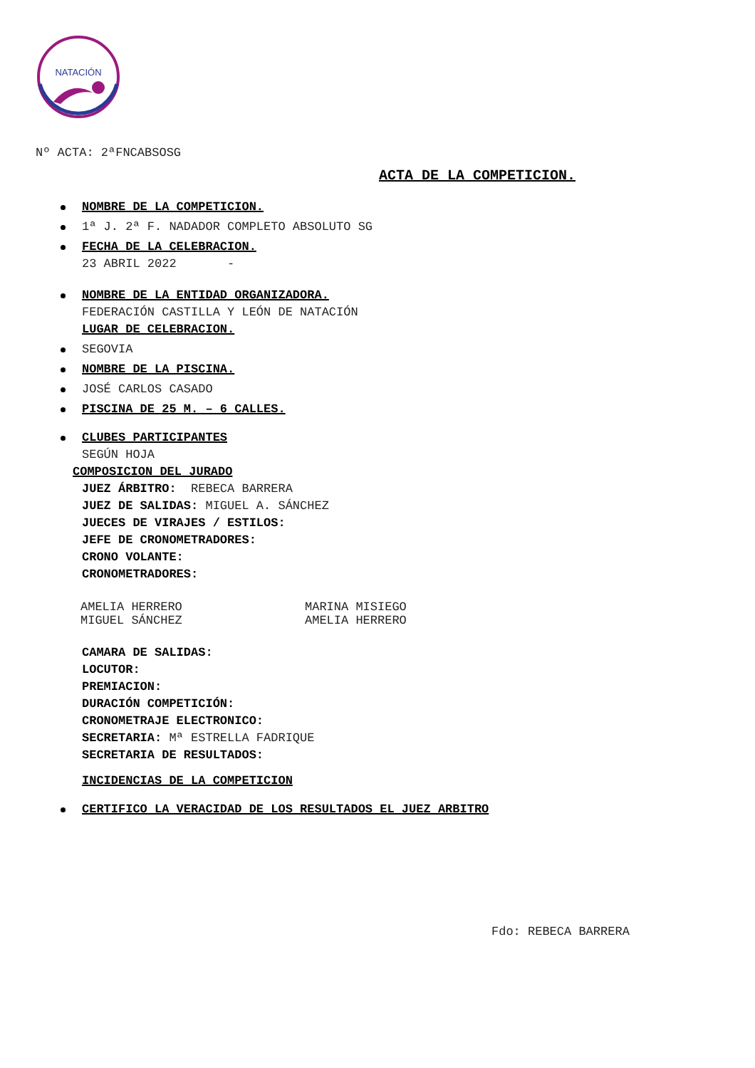NATACIÓN
Nº ACTA: 2ªFNCABSOSG
ACTA DE LA COMPETICION.
NOMBRE DE LA COMPETICION.
1ª J. 2ª F. NADADOR COMPLETO ABSOLUTO SG
FECHA DE LA CELEBRACION.
23 ABRIL 2022 -
NOMBRE DE LA ENTIDAD ORGANIZADORA.
FEDERACIÓN CASTILLA Y LEÓN DE NATACIÓN
LUGAR DE CELEBRACION.
SEGOVIA
NOMBRE DE LA PISCINA.
JOSÉ CARLOS CASADO
PISCINA DE 25 M. – 6 CALLES.
CLUBES PARTICIPANTES
SEGÚN HOJA
COMPOSICION DEL JURADO
JUEZ ÁRBITRO: REBECA BARRERA
JUEZ DE SALIDAS: MIGUEL A. SÁNCHEZ
JUECES DE VIRAJES / ESTILOS:
JEFE DE CRONOMETRADORES:
CRONO VOLANTE:
CRONOMETRADORES:
AMELIA HERRERO MARINA MISIEGO
MIGUEL SÁNCHEZ AMELIA HERRERO
CAMARA DE SALIDAS:
LOCUTOR:
PREMIACION:
DURACIÓN COMPETICIÓN:
CRONOMETRAJE ELECTRONICO:
SECRETARIA: Mª ESTRELLA FADRIQUE
SECRETARIA DE RESULTADOS:
INCIDENCIAS DE LA COMPETICION
CERTIFICO LA VERACIDAD DE LOS RESULTADOS EL JUEZ ARBITRO
Fdo: REBECA BARRERA